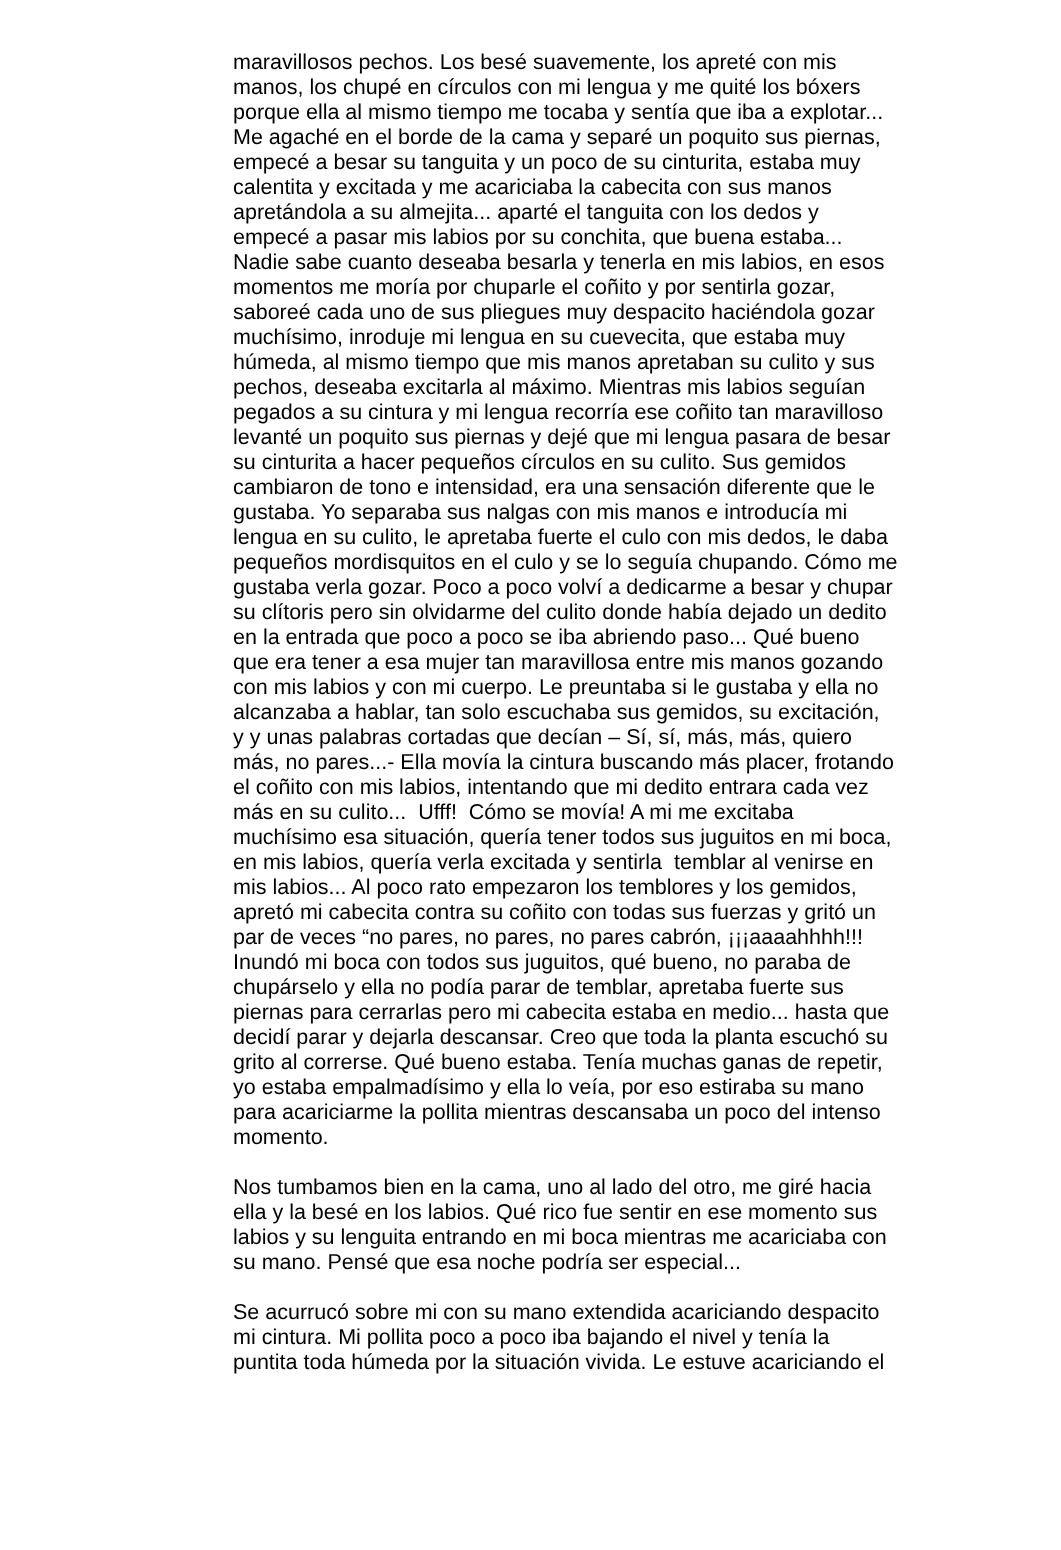maravillosos pechos. Los besé suavemente, los apreté con mis
manos, los chupé en círculos con mi lengua y me quité los bóxers
porque ella al mismo tiempo me tocaba y sentía que iba a explotar...
Me agaché en el borde de la cama y separé un poquito sus piernas,
empecé a besar su tanguita y un poco de su cinturita, estaba muy
calentita y excitada y me acariciaba la cabecita con sus manos
apretándola a su almejita... aparté el tanguita con los dedos y
empecé a pasar mis labios por su conchita, que buena estaba...
Nadie sabe cuanto deseaba besarla y tenerla en mis labios, en esos
momentos me moría por chuparle el coñito y por sentirla gozar,
saboreé cada uno de sus pliegues muy despacito haciéndola gozar
muchísimo, inroduje mi lengua en su cuevecita, que estaba muy
húmeda, al mismo tiempo que mis manos apretaban su culito y sus
pechos, deseaba excitarla al máximo. Mientras mis labios seguían
pegados a su cintura y mi lengua recorría ese coñito tan maravilloso
levanté un poquito sus piernas y dejé que mi lengua pasara de besar
su cinturita a hacer pequeños círculos en su culito. Sus gemidos
cambiaron de tono e intensidad, era una sensación diferente que le
gustaba. Yo separaba sus nalgas con mis manos e introducía mi
lengua en su culito, le apretaba fuerte el culo con mis dedos, le daba
pequeños mordisquitos en el culo y se lo seguía chupando. Cómo me
gustaba verla gozar. Poco a poco volví a dedicarme a besar y chupar
su clítoris pero sin olvidarme del culito donde había dejado un dedito
en la entrada que poco a poco se iba abriendo paso... Qué bueno
que era tener a esa mujer tan maravillosa entre mis manos gozando
con mis labios y con mi cuerpo. Le preuntaba si le gustaba y ella no
alcanzaba a hablar, tan solo escuchaba sus gemidos, su excitación,
y y unas palabras cortadas que decían – Sí, sí, más, más, quiero
más, no pares...- Ella movía la cintura buscando más placer, frotando
el coñito con mis labios, intentando que mi dedito entrara cada vez
más en su culito... Ufff! Cómo se movía! A mi me excitaba
muchísimo esa situación, quería tener todos sus juguitos en mi boca,
en mis labios, quería verla excitada y sentirla temblar al venirse en
mis labios... Al poco rato empezaron los temblores y los gemidos,
apretó mi cabecita contra su coñito con todas sus fuerzas y gritó un
par de veces “no pares, no pares, no pares cabrón, ¡¡¡aaaahhhh!!!
Inundó mi boca con todos sus juguitos, qué bueno, no paraba de
chupárselo y ella no podía parar de temblar, apretaba fuerte sus
piernas para cerrarlas pero mi cabecita estaba en medio... hasta que
decidí parar y dejarla descansar. Creo que toda la planta escuchó su
grito al correrse. Qué bueno estaba. Tenía muchas ganas de repetir,
yo estaba empalmadísimo y ella lo veía, por eso estiraba su mano
para acariciarme la pollita mientras descansaba un poco del intenso
momento.
Nos tumbamos bien en la cama, uno al lado del otro, me giré hacia
ella y la besé en los labios. Qué rico fue sentir en ese momento sus
labios y su lenguita entrando en mi boca mientras me acariciaba con
su mano. Pensé que esa noche podría ser especial...
Se acurrucó sobre mi con su mano extendida acariciando despacito
mi cintura. Mi pollita poco a poco iba bajando el nivel y tenía la
puntita toda húmeda por la situación vivida. Le estuve acariciando el